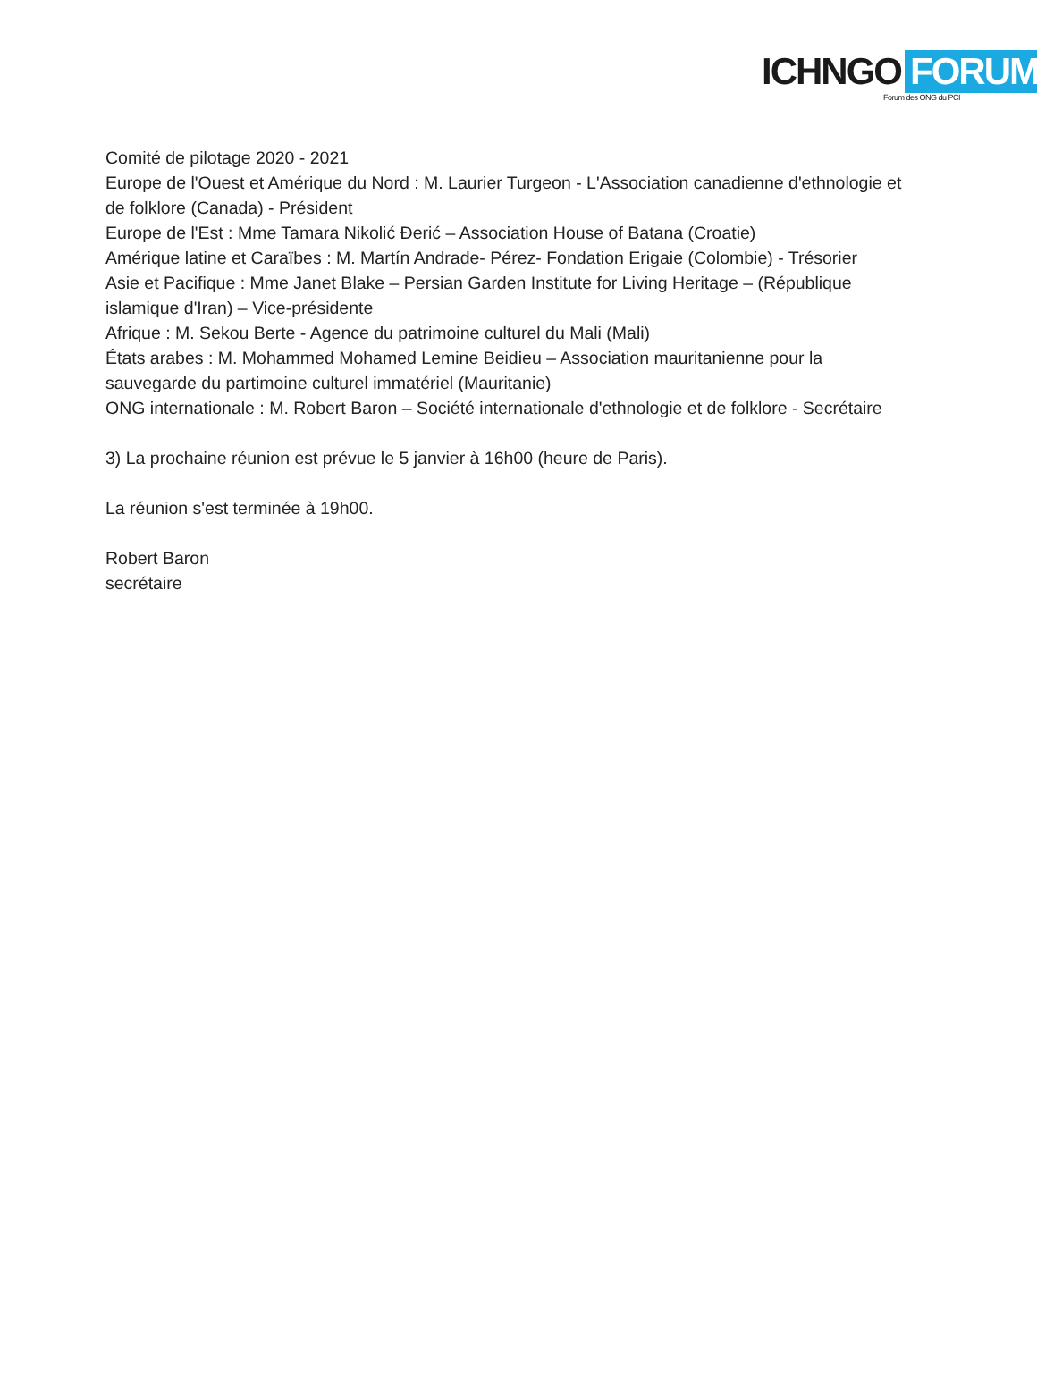ICHNGO FORUM
Forum des ONG du PCI
Comité de pilotage 2020 - 2021
Europe de l'Ouest et Amérique du Nord : M. Laurier Turgeon - L'Association canadienne d'ethnologie et de folklore (Canada) - Président
Europe de l'Est : Mme Tamara Nikolić Đerić – Association House of Batana (Croatie)
Amérique latine et Caraïbes : M. Martín Andrade- Pérez- Fondation Erigaie (Colombie) - Trésorier
Asie et Pacifique : Mme Janet Blake – Persian Garden Institute for Living Heritage – (République islamique d'Iran) – Vice-présidente
Afrique : M. Sekou Berte - Agence du patrimoine culturel du Mali (Mali)
États arabes : M. Mohammed Mohamed Lemine Beidieu – Association mauritanienne pour la sauvegarde du partimoine culturel immatériel (Mauritanie)
ONG internationale : M. Robert Baron – Société internationale d'ethnologie et de folklore - Secrétaire
3) La prochaine réunion est prévue le 5 janvier à 16h00 (heure de Paris).
La réunion s'est terminée à 19h00.
Robert Baron
secrétaire